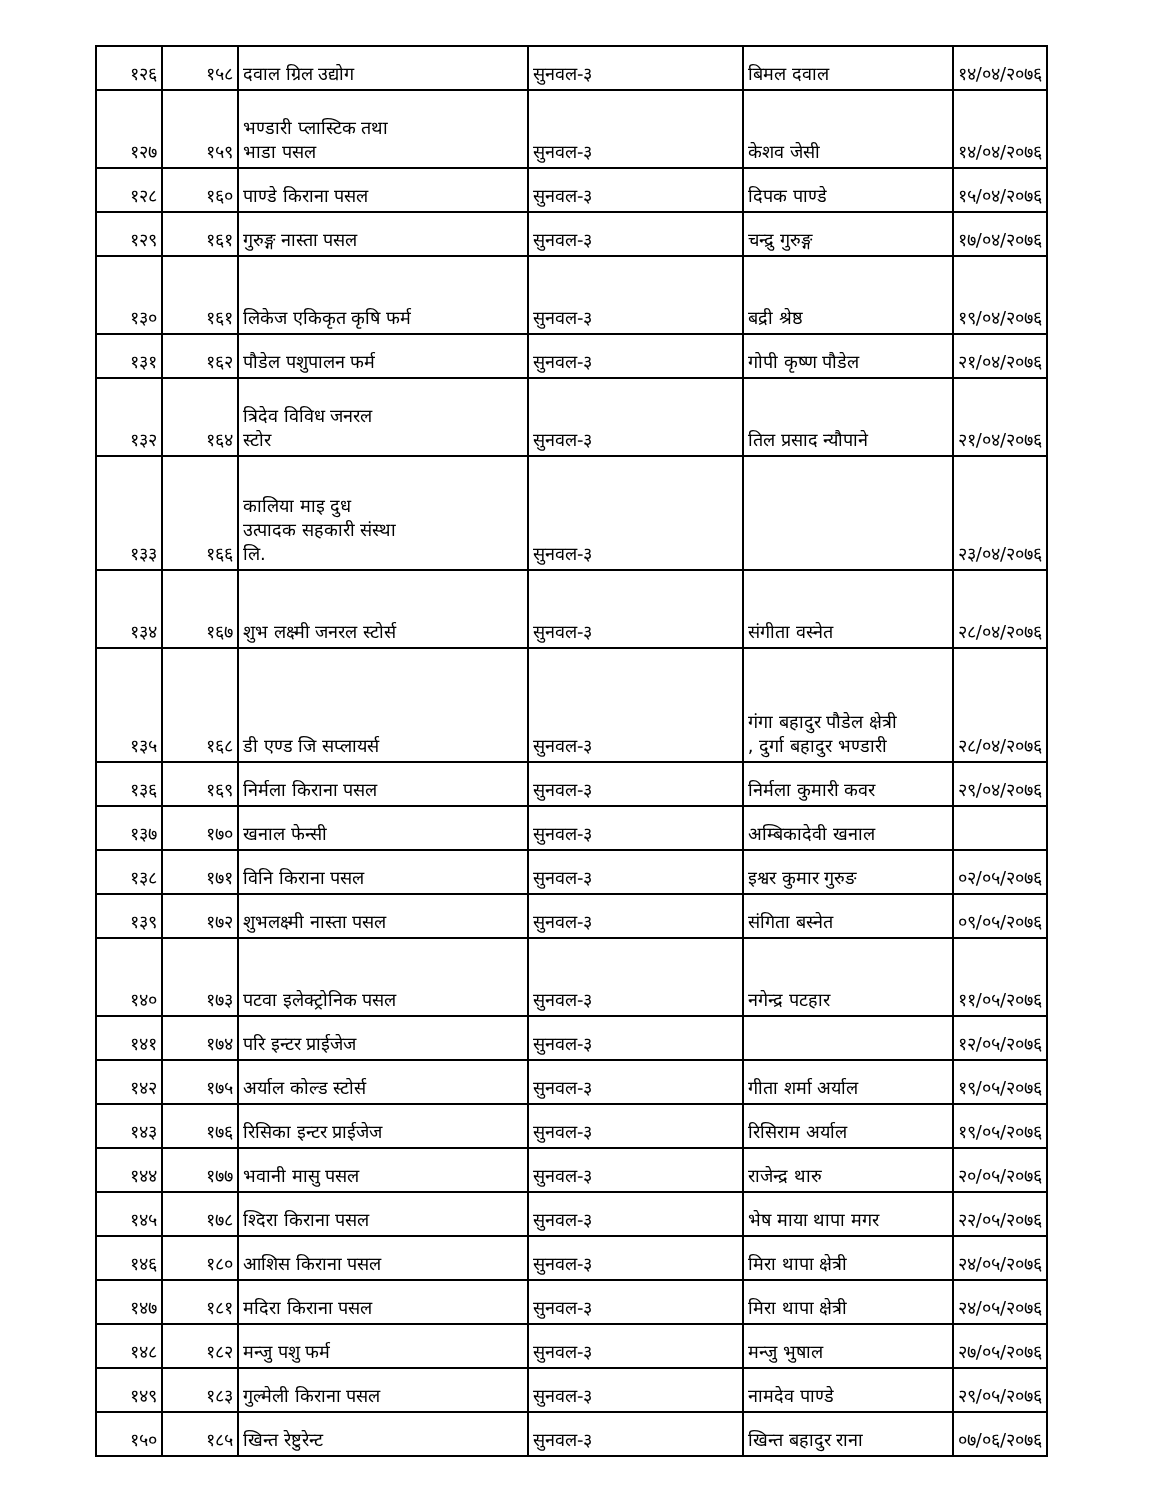| १२६ | १५८ | दवाल ग्रिल उद्योग | सुनवल-३ | बिमल दवाल | १४/०४/२०७६ |
| १२७ | १५९ | भण्डारी प्लास्टिक तथा भाडा पसल | सुनवल-३ | केशव जेसी | १४/०४/२०७६ |
| १२८ | १६० | पाण्डे किराना पसल | सुनवल-३ | दिपक पाण्डे | १५/०४/२०७६ |
| १२९ | १६१ | गुरुङ्ग नास्ता पसल | सुनवल-३ | चन्द्रु गुरुङ्ग | १७/०४/२०७६ |
| १३० | १६१ | लिकेज एकिकृत कृषि फर्म | सुनवल-३ | बद्री श्रेष्ठ | १९/०४/२०७६ |
| १३१ | १६२ | पौडेल पशुपालन फर्म | सुनवल-३ | गोपी कृष्ण पौडेल | २१/०४/२०७६ |
| १३२ | १६४ | त्रिदेव विविध जनरल स्टोर | सुनवल-३ | तिल प्रसाद न्यौपाने | २१/०४/२०७६ |
| १३३ | १६६ | कालिया माइ दुध उत्पादक सहकारी संस्था लि. | सुनवल-३ | | २३/०४/२०७६ |
| १३४ | १६७ | शुभ लक्ष्मी जनरल स्टोर्स | सुनवल-३ | संगीता वस्नेत | २८/०४/२०७६ |
| १३५ | १६८ | डी एण्ड जि सप्लायर्स | सुनवल-३ | गंगा बहादुर पौडेल क्षेत्री , दुर्गा बहादुर भण्डारी | २८/०४/२०७६ |
| १३६ | १६९ | निर्मला किराना पसल | सुनवल-३ | निर्मला कुमारी कवर | २९/०४/२०७६ |
| १३७ | १७० | खनाल फेन्सी | सुनवल-३ | अम्बिकादेवी खनाल | |
| १३८ | १७१ | विनि किराना पसल | सुनवल-३ | इश्वर कुमार गुरुङ | ०२/०५/२०७६ |
| १३९ | १७२ | शुभलक्ष्मी नास्ता पसल | सुनवल-३ | संगिता बस्नेत | ०९/०५/२०७६ |
| १४० | १७३ | पटवा इलेक्ट्रोनिक पसल | सुनवल-३ | नगेन्द्र पटहार | ११/०५/२०७६ |
| १४१ | १७४ | परि इन्टर प्राईजेज | सुनवल-३ | | १२/०५/२०७६ |
| १४२ | १७५ | अर्याल कोल्ड स्टोर्स | सुनवल-३ | गीता शर्मा अर्याल | १९/०५/२०७६ |
| १४३ | १७६ | रिसिका इन्टर प्राईजेज | सुनवल-३ | रिसिराम अर्याल | १९/०५/२०७६ |
| १४४ | १७७ | भवानी मासु पसल | सुनवल-३ | राजेन्द्र थारु | २०/०५/२०७६ |
| १४५ | १७८ | श्दिरा किराना पसल | सुनवल-३ | भेष माया थापा मगर | २२/०५/२०७६ |
| १४६ | १८० | आशिस किराना पसल | सुनवल-३ | मिरा थापा क्षेत्री | २४/०५/२०७६ |
| १४७ | १८१ | मदिरा किराना पसल | सुनवल-३ | मिरा थापा क्षेत्री | २४/०५/२०७६ |
| १४८ | १८२ | मन्जु पशु फर्म | सुनवल-३ | मन्जु भुषाल | २७/०५/२०७६ |
| १४९ | १८३ | गुल्मेली किराना पसल | सुनवल-३ | नामदेव पाण्डे | २९/०५/२०७६ |
| १५० | १८५ | खिन्त रेष्टुरेन्ट | सुनवल-३ | खिन्त बहादुर राना | ०७/०६/२०७६ |